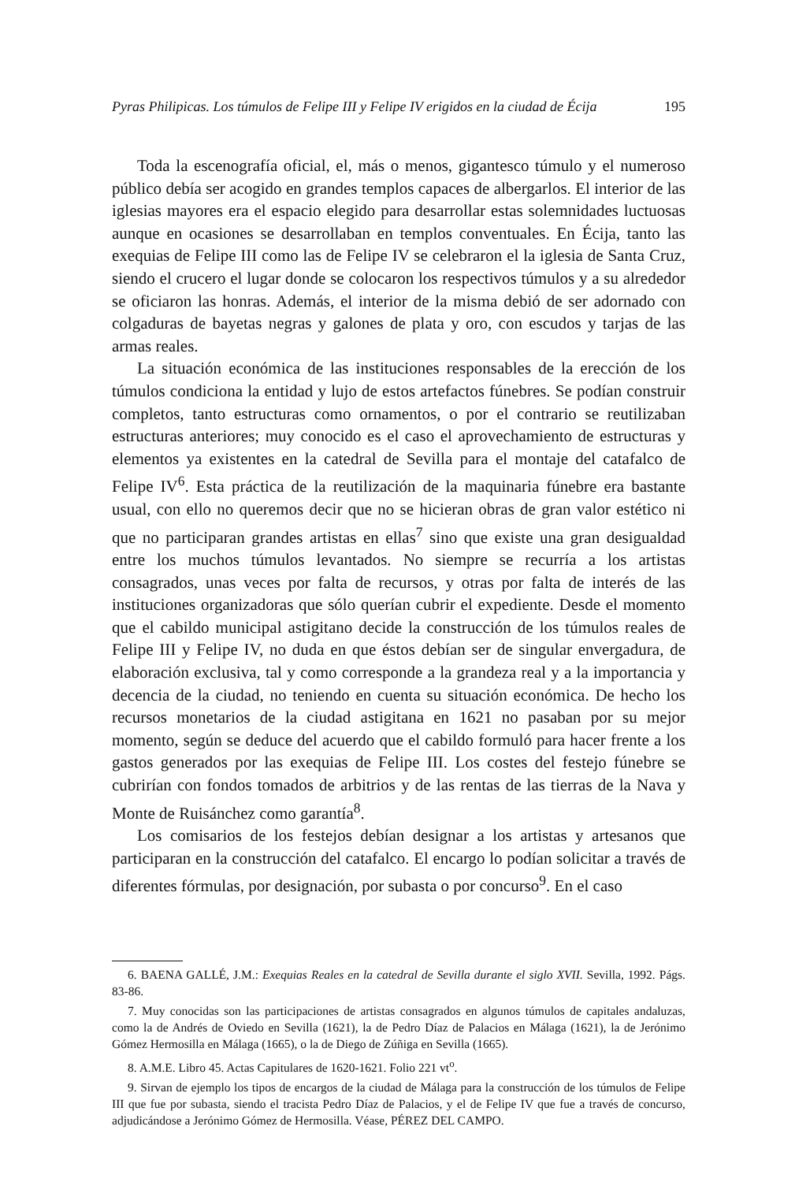Pyras Philipicas. Los túmulos de Felipe III y Felipe IV erigidos en la ciudad de Écija 195
Toda la escenografía oficial, el, más o menos, gigantesco túmulo y el numeroso público debía ser acogido en grandes templos capaces de albergarlos. El interior de las iglesias mayores era el espacio elegido para desarrollar estas solemnidades luctuosas aunque en ocasiones se desarrollaban en templos conventuales. En Écija, tanto las exequias de Felipe III como las de Felipe IV se celebraron el la iglesia de Santa Cruz, siendo el crucero el lugar donde se colocaron los respectivos túmulos y a su alrededor se oficiaron las honras. Además, el interior de la misma debió de ser adornado con colgaduras de bayetas negras y galones de plata y oro, con escudos y tarjas de las armas reales.
La situación económica de las instituciones responsables de la erección de los túmulos condiciona la entidad y lujo de estos artefactos fúnebres. Se podían construir completos, tanto estructuras como ornamentos, o por el contrario se reutilizaban estructuras anteriores; muy conocido es el caso el aprovechamiento de estructuras y elementos ya existentes en la catedral de Sevilla para el montaje del catafalco de Felipe IV<sup>6</sup>. Esta práctica de la reutilización de la maquinaria fúnebre era bastante usual, con ello no queremos decir que no se hicieran obras de gran valor estético ni que no participaran grandes artistas en ellas<sup>7</sup> sino que existe una gran desigualdad entre los muchos túmulos levantados. No siempre se recurría a los artistas consagrados, unas veces por falta de recursos, y otras por falta de interés de las instituciones organizadoras que sólo querían cubrir el expediente. Desde el momento que el cabildo municipal astigitano decide la construcción de los túmulos reales de Felipe III y Felipe IV, no duda en que éstos debían ser de singular envergadura, de elaboración exclusiva, tal y como corresponde a la grandeza real y a la importancia y decencia de la ciudad, no teniendo en cuenta su situación económica. De hecho los recursos monetarios de la ciudad astigitana en 1621 no pasaban por su mejor momento, según se deduce del acuerdo que el cabildo formuló para hacer frente a los gastos generados por las exequias de Felipe III. Los costes del festejo fúnebre se cubrirían con fondos tomados de arbitrios y de las rentas de las tierras de la Nava y Monte de Ruisánchez como garantía<sup>8</sup>.
Los comisarios de los festejos debían designar a los artistas y artesanos que participaran en la construcción del catafalco. El encargo lo podían solicitar a través de diferentes fórmulas, por designación, por subasta o por concurso<sup>9</sup>. En el caso
6. BAENA GALLÉ, J.M.: Exequias Reales en la catedral de Sevilla durante el siglo XVII. Sevilla, 1992. Págs. 83-86.
7. Muy conocidas son las participaciones de artistas consagrados en algunos túmulos de capitales andaluzas, como la de Andrés de Oviedo en Sevilla (1621), la de Pedro Díaz de Palacios en Málaga (1621), la de Jerónimo Gómez Hermosilla en Málaga (1665), o la de Diego de Zúñiga en Sevilla (1665).
8. A.M.E. Libro 45. Actas Capitulares de 1620-1621. Folio 221 vt<sup>o</sup>.
9. Sirvan de ejemplo los tipos de encargos de la ciudad de Málaga para la construcción de los túmulos de Felipe III que fue por subasta, siendo el tracista Pedro Díaz de Palacios, y el de Felipe IV que fue a través de concurso, adjudicándose a Jerónimo Gómez de Hermosilla. Véase, PÉREZ DEL CAMPO.